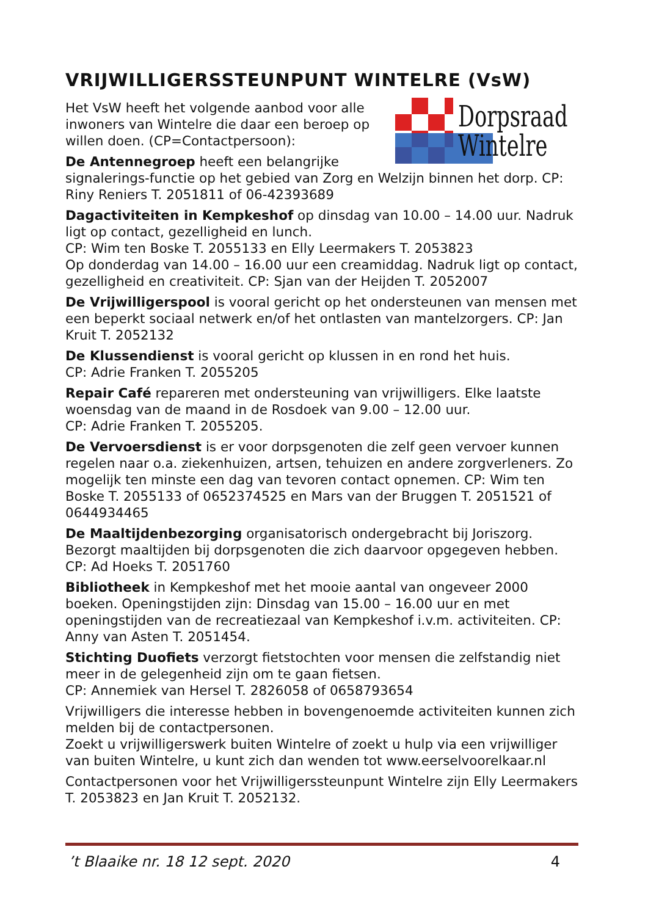VRIJWILLIGERSSTEUNPUNT WINTELRE (VsW)
Dorpsraad
Wintelre
Het VsW heeft het volgende aanbod voor alle inwoners van Wintelre die daar een beroep op willen doen. (CP=Contactpersoon):
De Antennegroep heeft een belangrijke signalerings-functie op het gebied van Zorg en Welzijn binnen het dorp. CP: Riny Reniers T. 2051811 of 06-42393689
Dagactiviteiten in Kempkeshof op dinsdag van 10.00 – 14.00 uur. Nadruk ligt op contact, gezelligheid en lunch.
CP: Wim ten Boske T. 2055133 en Elly Leermakers T. 2053823
Op donderdag van 14.00 – 16.00 uur een creamiddag. Nadruk ligt op contact, gezelligheid en creativiteit. CP: Sjan van der Heijden T. 2052007
De Vrijwilligerspool is vooral gericht op het ondersteunen van mensen met een beperkt sociaal netwerk en/of het ontlasten van mantelzorgers. CP: Jan Kruit T. 2052132
De Klussendienst is vooral gericht op klussen in en rond het huis.
CP: Adrie Franken T. 2055205
Repair Café repareren met ondersteuning van vrijwilligers. Elke laatste woensdag van de maand in de Rosdoek van 9.00 – 12.00 uur.
CP: Adrie Franken T. 2055205.
De Vervoersdienst is er voor dorpsgenoten die zelf geen vervoer kunnen regelen naar o.a. ziekenhuizen, artsen, tehuizen en andere zorgverleners. Zo mogelijk ten minste een dag van tevoren contact opnemen. CP: Wim ten Boske T. 2055133 of 0652374525 en Mars van der Bruggen T. 2051521 of 0644934465
De Maaltijdenbezorging organisatorisch ondergebracht bij Joriszorg. Bezorgt maaltijden bij dorpsgenoten die zich daarvoor opgegeven hebben. CP: Ad Hoeks T. 2051760
Bibliotheek in Kempkeshof met het mooie aantal van ongeveer 2000 boeken. Openingstijden zijn: Dinsdag van 15.00 – 16.00 uur en met openingstijden van de recreatiezaal van Kempkeshof i.v.m. activiteiten. CP: Anny van Asten T. 2051454.
Stichting Duofiets verzorgt fietstochten voor mensen die zelfstandig niet meer in de gelegenheid zijn om te gaan fietsen.
CP: Annemiek van Hersel T. 2826058 of 0658793654
Vrijwilligers die interesse hebben in bovengenoemde activiteiten kunnen zich melden bij de contactpersonen.
Zoekt u vrijwilligerswerk buiten Wintelre of zoekt u hulp via een vrijwilliger van buiten Wintelre, u kunt zich dan wenden tot www.eerselvoorelkaar.nl
Contactpersonen voor het Vrijwilligerssteunpunt Wintelre zijn Elly Leermakers T. 2053823 en Jan Kruit T. 2052132.
’t Blaaike nr. 18 12 sept. 2020 4